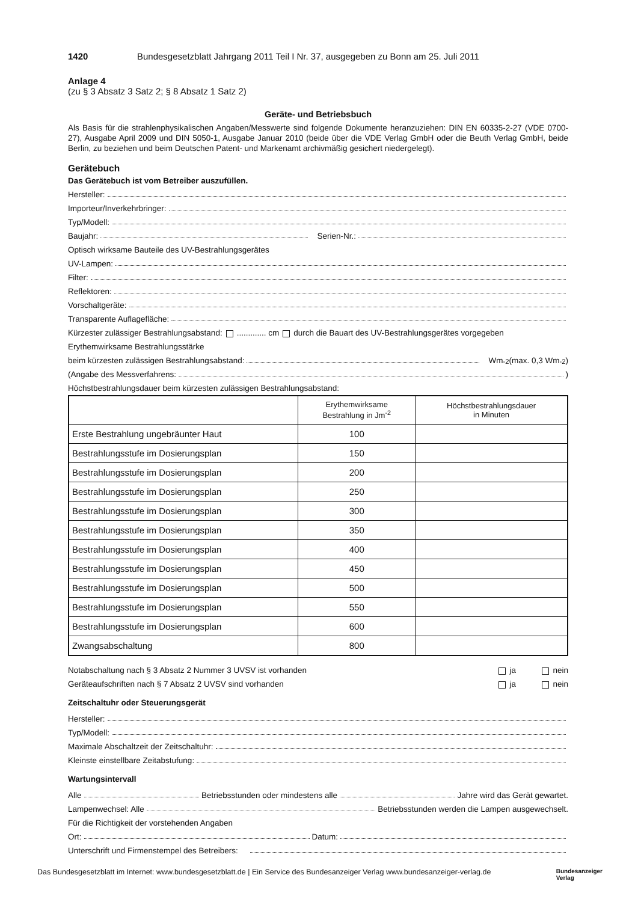1420 Bundesgesetzblatt Jahrgang 2011 Teil I Nr. 37, ausgegeben zu Bonn am 25. Juli 2011
Anlage 4
(zu § 3 Absatz 3 Satz 2; § 8 Absatz 1 Satz 2)
Geräte- und Betriebsbuch
Als Basis für die strahlenphysikalischen Angaben/Messwerte sind folgende Dokumente heranzuziehen: DIN EN 60335-2-27 (VDE 0700-27), Ausgabe April 2009 und DIN 5050-1, Ausgabe Januar 2010 (beide über die VDE Verlag GmbH oder die Beuth Verlag GmbH, beide Berlin, zu beziehen und beim Deutschen Patent- und Markenamt archivmäßig gesichert niedergelegt).
Gerätebuch
Das Gerätebuch ist vom Betreiber auszufüllen.
Hersteller:
Importeur/Inverkehrbringer:
Typ/Modell:
Baujahr: Serien-Nr.:
Optisch wirksame Bauteile des UV-Bestrahlungsgerätes
UV-Lampen:
Filter:
Reflektoren:
Vorschaltgeräte:
Transparente Auflagefläche:
Kürzester zulässiger Bestrahlungsabstand: ............. cm durch die Bauart des UV-Bestrahlungsgerätes vorgegeben
Erythemwirksame Bestrahlungsstärke
beim kürzesten zulässigen Bestrahlungsabstand: Wm<sup>-2</sup> (max. 0,3 Wm<sup>-2</sup>)
(Angabe des Messverfahrens: )
Höchstbestrahlungsdauer beim kürzesten zulässigen Bestrahlungsabstand:
| | Erythemwirksame Bestrahlung in Jm<sup>-2</sup> | Höchstbestrahlungsdauer in Minuten |
| --- | --- | --- |
| Erste Bestrahlung ungebräunter Haut | 100 | |
| Bestrahlungsstufe im Dosierungsplan | 150 | |
| Bestrahlungsstufe im Dosierungsplan | 200 | |
| Bestrahlungsstufe im Dosierungsplan | 250 | |
| Bestrahlungsstufe im Dosierungsplan | 300 | |
| Bestrahlungsstufe im Dosierungsplan | 350 | |
| Bestrahlungsstufe im Dosierungsplan | 400 | |
| Bestrahlungsstufe im Dosierungsplan | 450 | |
| Bestrahlungsstufe im Dosierungsplan | 500 | |
| Bestrahlungsstufe im Dosierungsplan | 550 | |
| Bestrahlungsstufe im Dosierungsplan | 600 | |
| Zwangsabschaltung | 800 | |
Notabschaltung nach § 3 Absatz 2 Nummer 3 UVSV ist vorhanden ja nein
Geräteaufschriften nach § 7 Absatz 2 UVSV sind vorhanden ja nein
Zeitschaltuhr oder Steuerungsgerät
Hersteller:
Typ/Modell:
Maximale Abschaltzeit der Zeitschaltuhr:
Kleinste einstellbare Zeitabstufung:
Wartungsintervall
Alle Betriebsstunden oder mindestens alle Jahre wird das Gerät gewartet.
Lampenwechsel: Alle Betriebsstunden werden die Lampen ausgewechselt.
Für die Richtigkeit der vorstehenden Angaben
Ort: Datum:
Unterschrift und Firmenstempel des Betreibers:
Das Bundesgesetzblatt im Internet: www.bundesgesetzblatt.de | Ein Service des Bundesanzeiger Verlag www.bundesanzeiger-verlag.de Bundesanzeiger
Verlag